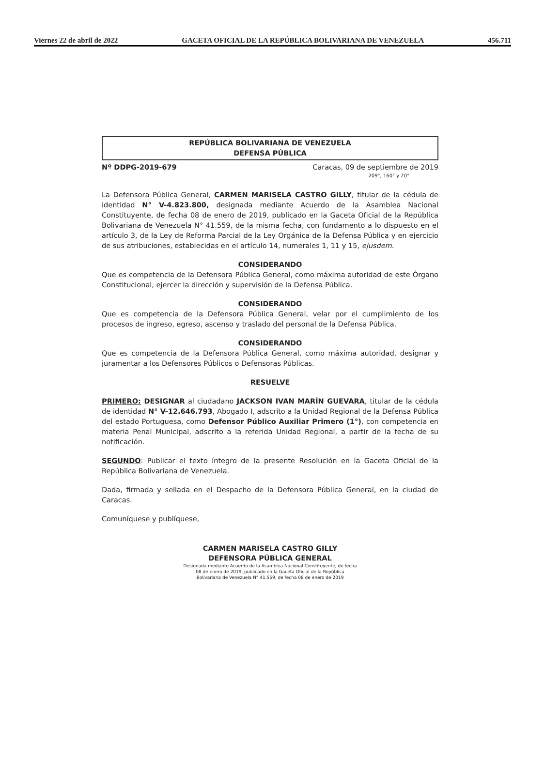Viernes 22 de abril de 2022 GACETA OFICIAL DE LA REPÚBLICA BOLIVARIANA DE VENEZUELA 456.711
REPÚBLICA BOLIVARIANA DE VENEZUELA
DEFENSA PÚBLICA
Nº DDPG-2019-679 Caracas, 09 de septiembre de 2019
209°, 160° y 20°
La Defensora Pública General, CARMEN MARISELA CASTRO GILLY, titular de la cédula de identidad N° V-4.823.800, designada mediante Acuerdo de la Asamblea Nacional Constituyente, de fecha 08 de enero de 2019, publicado en la Gaceta Oficial de la República Bolivariana de Venezuela N° 41.559, de la misma fecha, con fundamento a lo dispuesto en el artículo 3, de la Ley de Reforma Parcial de la Ley Orgánica de la Defensa Pública y en ejercicio de sus atribuciones, establecidas en el artículo 14, numerales 1, 11 y 15, ejusdem.
CONSIDERANDO
Que es competencia de la Defensora Pública General, como máxima autoridad de este Órgano Constitucional, ejercer la dirección y supervisión de la Defensa Pública.
CONSIDERANDO
Que es competencia de la Defensora Pública General, velar por el cumplimiento de los procesos de ingreso, egreso, ascenso y traslado del personal de la Defensa Pública.
CONSIDERANDO
Que es competencia de la Defensora Pública General, como máxima autoridad, designar y juramentar a los Defensores Públicos o Defensoras Públicas.
RESUELVE
PRIMERO: DESIGNAR al ciudadano JACKSON IVAN MARÍN GUEVARA, titular de la cédula de identidad N° V-12.646.793, Abogado I, adscrito a la Unidad Regional de la Defensa Pública del estado Portuguesa, como Defensor Público Auxiliar Primero (1°), con competencia en materia Penal Municipal, adscrito a la referida Unidad Regional, a partir de la fecha de su notificación.
SEGUNDO: Publicar el texto íntegro de la presente Resolución en la Gaceta Oficial de la República Bolivariana de Venezuela.
Dada, firmada y sellada en el Despacho de la Defensora Pública General, en la ciudad de Caracas.
Comuníquese y publíquese,
CARMEN MARISELA CASTRO GILLY
DEFENSORA PÚBLICA GENERAL
Designada mediante Acuerdo de la Asamblea Nacional Constituyente, de fecha
08 de enero de 2019, publicado en la Gaceta Oficial de la República
Bolivariana de Venezuela N° 41.559, de fecha 08 de enero de 2019